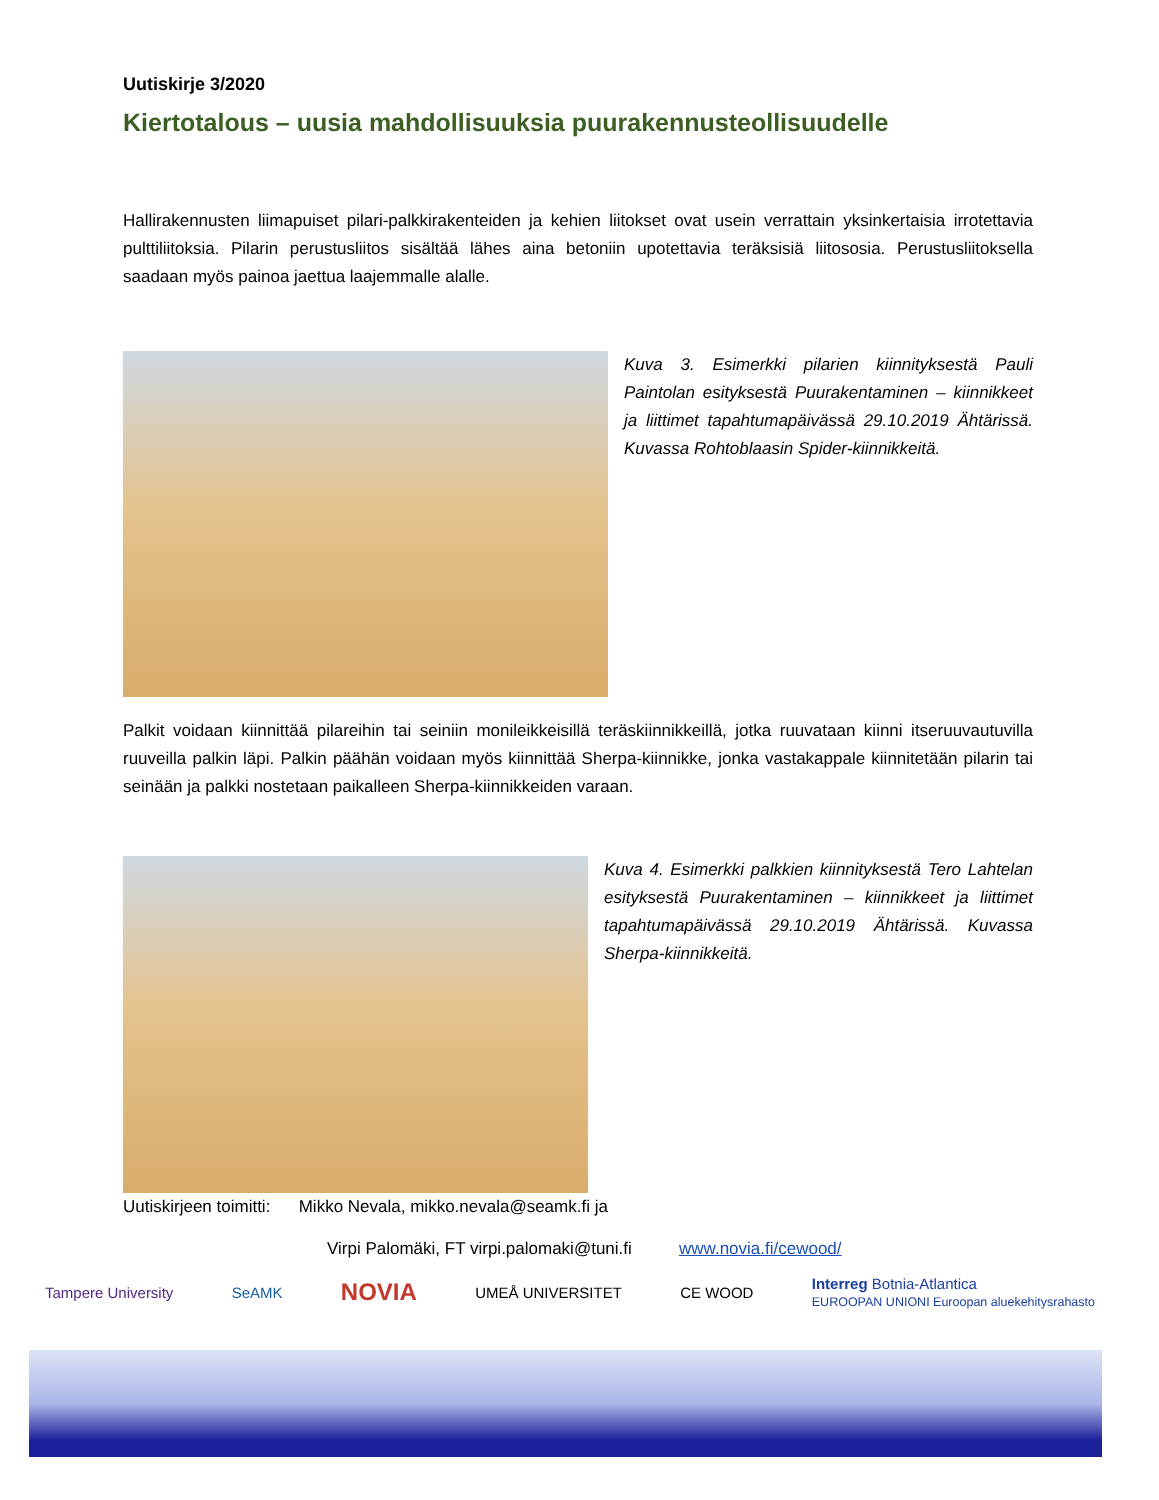Uutiskirje 3/2020
Kiertotalous – uusia mahdollisuuksia puurakennusteollisuudelle
Hallirakennusten liimapuiset pilari-palkkirakenteiden ja kehien liitokset ovat usein verrattain yksinkertaisia irrotettavia pulttiliitoksia. Pilarin perustusliitos sisältää lähes aina betoniin upotettavia teräksisiä liitososia. Perustusliitoksella saadaan myös painoa jaettua laajemmalle alalle.
Kuva 3. Esimerkki pilarien kiinnityksestä Pauli Paintolan esityksestä Puurakentaminen – kiinnikkeet ja liittimet tapahtumapäivässä 29.10.2019 Ähtärissä. Kuvassa Rohtoblaasin Spider-kiinnikkeitä.
Palkit voidaan kiinnittää pilareihin tai seiniin monileikkeisillä teräskiinnikkeillä, jotka ruuvataan kiinni itseruuvautuvilla ruuveilla palkin läpi. Palkin päähän voidaan myös kiinnittää Sherpa-kiinnikke, jonka vastakappale kiinnitetään pilarin tai seinään ja palkki nostetaan paikalleen Sherpa-kiinnikkeiden varaan.
Kuva 4. Esimerkki palkkien kiinnityksestä Tero Lahtelan esityksestä Puurakentaminen – kiinnikkeet ja liittimet tapahtumapäivässä 29.10.2019 Ähtärissä. Kuvassa Sherpa-kiinnikkeitä.
Uutiskirjeen toimitti: Mikko Nevala, mikko.nevala@seamk.fi ja
Virpi Palomäki, FT virpi.palomaki@tuni.fi www.novia.fi/cewood/
Tampere University SeAMK NOVIA UMEÅ UNIVERSITET CE WOOD Interreg Botnia-Atlantica
EUROOPAN UNIONI Euroopan aluekehitysrahasto